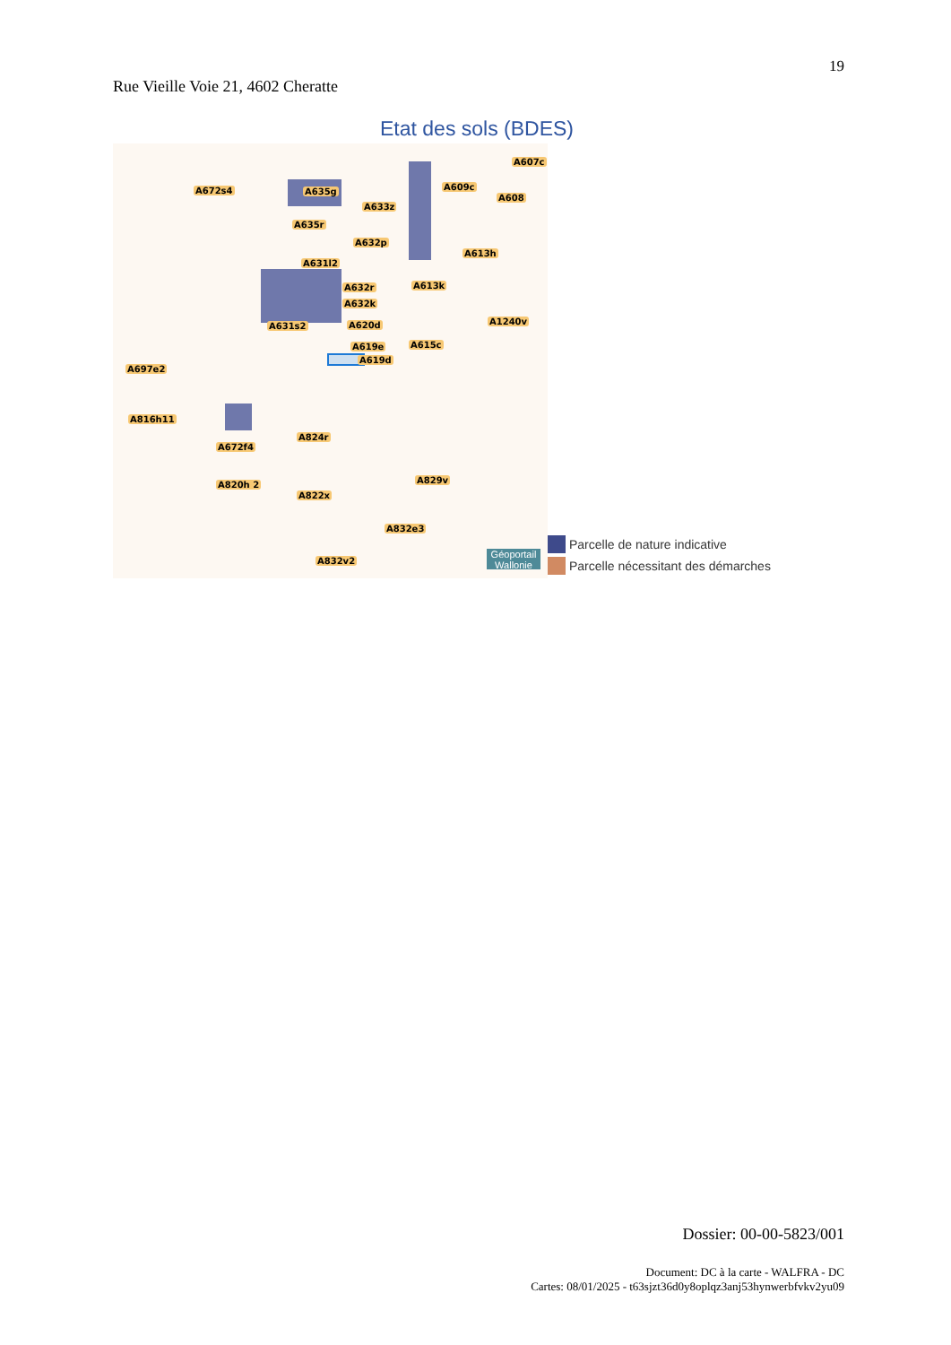19
Rue Vieille Voie 21, 4602 Cheratte
Etat des sols (BDES)
A607c
A672s4 A635g A609c
A608
A633z
A635r
A632p
A613h
A631l2
A632r A613k
A632k
A1240v A631s2 A620d
A619e A615c
A619d
A697e2
A816h11
A824r
A672f4
A820h 2 A829v
A822x
A832e3
A832v2
Géoportail Wallonie
Parcelle de nature indicative
Parcelle nécessitant des démarches
Dossier: 00-00-5823/001
Document: DC à la carte - WALFRA - DC
Cartes: 08/01/2025 - t63sjzt36d0y8oplqz3anj53hynwerbfvkv2yu09